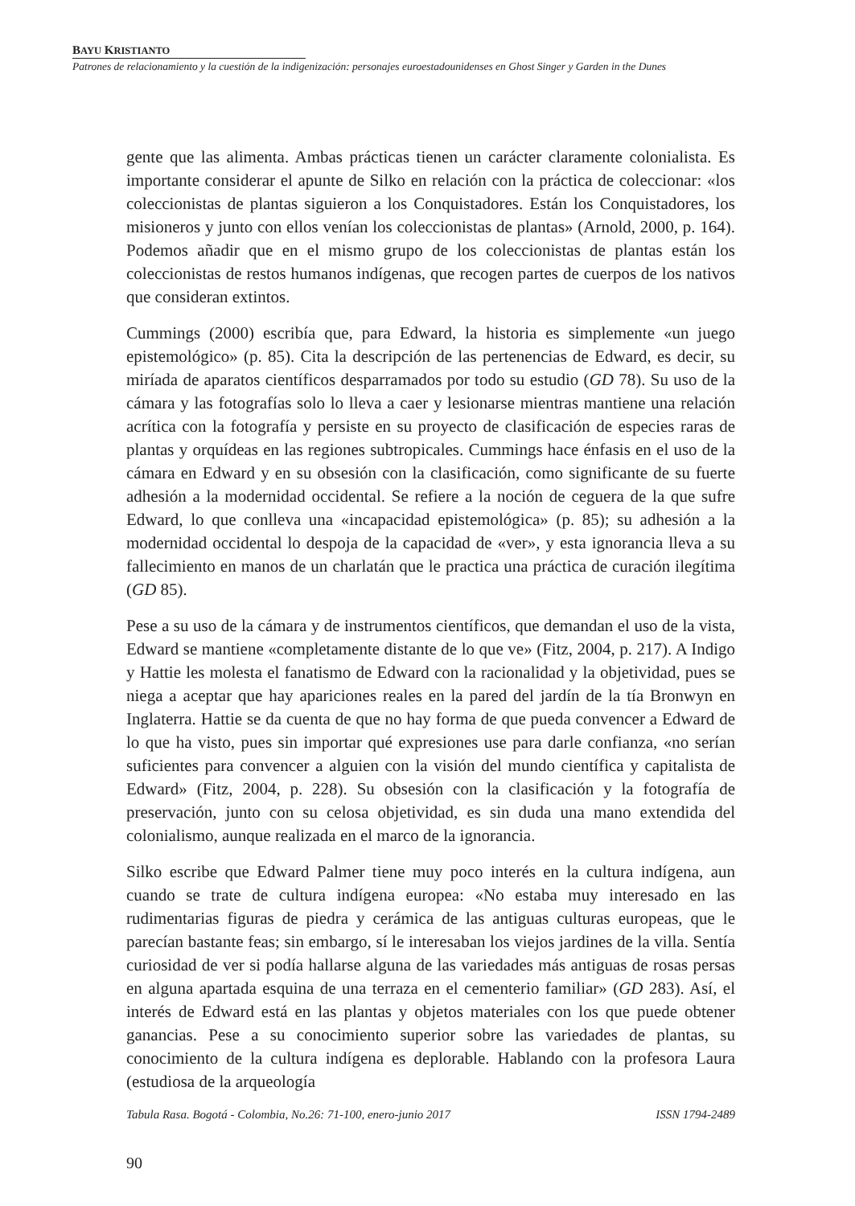BAYU KRISTIANTO
Patrones de relacionamiento y la cuestión de la indigenización: personajes euroestadounidenses en Ghost Singer y Garden in the Dunes
gente que las alimenta. Ambas prácticas tienen un carácter claramente colonialista. Es importante considerar el apunte de Silko en relación con la práctica de coleccionar: «los coleccionistas de plantas siguieron a los Conquistadores. Están los Conquistadores, los misioneros y junto con ellos venían los coleccionistas de plantas» (Arnold, 2000, p. 164). Podemos añadir que en el mismo grupo de los coleccionistas de plantas están los coleccionistas de restos humanos indígenas, que recogen partes de cuerpos de los nativos que consideran extintos.
Cummings (2000) escribía que, para Edward, la historia es simplemente «un juego epistemológico» (p. 85). Cita la descripción de las pertenencias de Edward, es decir, su miríada de aparatos científicos desparramados por todo su estudio (GD 78). Su uso de la cámara y las fotografías solo lo lleva a caer y lesionarse mientras mantiene una relación acrítica con la fotografía y persiste en su proyecto de clasificación de especies raras de plantas y orquídeas en las regiones subtropicales. Cummings hace énfasis en el uso de la cámara en Edward y en su obsesión con la clasificación, como significante de su fuerte adhesión a la modernidad occidental. Se refiere a la noción de ceguera de la que sufre Edward, lo que conlleva una «incapacidad epistemológica» (p. 85); su adhesión a la modernidad occidental lo despoja de la capacidad de «ver», y esta ignorancia lleva a su fallecimiento en manos de un charlatán que le practica una práctica de curación ilegítima (GD 85).
Pese a su uso de la cámara y de instrumentos científicos, que demandan el uso de la vista, Edward se mantiene «completamente distante de lo que ve» (Fitz, 2004, p. 217). A Indigo y Hattie les molesta el fanatismo de Edward con la racionalidad y la objetividad, pues se niega a aceptar que hay apariciones reales en la pared del jardín de la tía Bronwyn en Inglaterra. Hattie se da cuenta de que no hay forma de que pueda convencer a Edward de lo que ha visto, pues sin importar qué expresiones use para darle confianza, «no serían suficientes para convencer a alguien con la visión del mundo científica y capitalista de Edward» (Fitz, 2004, p. 228). Su obsesión con la clasificación y la fotografía de preservación, junto con su celosa objetividad, es sin duda una mano extendida del colonialismo, aunque realizada en el marco de la ignorancia.
Silko escribe que Edward Palmer tiene muy poco interés en la cultura indígena, aun cuando se trate de cultura indígena europea: «No estaba muy interesado en las rudimentarias figuras de piedra y cerámica de las antiguas culturas europeas, que le parecían bastante feas; sin embargo, sí le interesaban los viejos jardines de la villa. Sentía curiosidad de ver si podía hallarse alguna de las variedades más antiguas de rosas persas en alguna apartada esquina de una terraza en el cementerio familiar» (GD 283). Así, el interés de Edward está en las plantas y objetos materiales con los que puede obtener ganancias. Pese a su conocimiento superior sobre las variedades de plantas, su conocimiento de la cultura indígena es deplorable. Hablando con la profesora Laura (estudiosa de la arqueología
Tabula Rasa. Bogotá - Colombia, No.26: 71-100, enero-junio 2017 ISSN 1794-2489
90